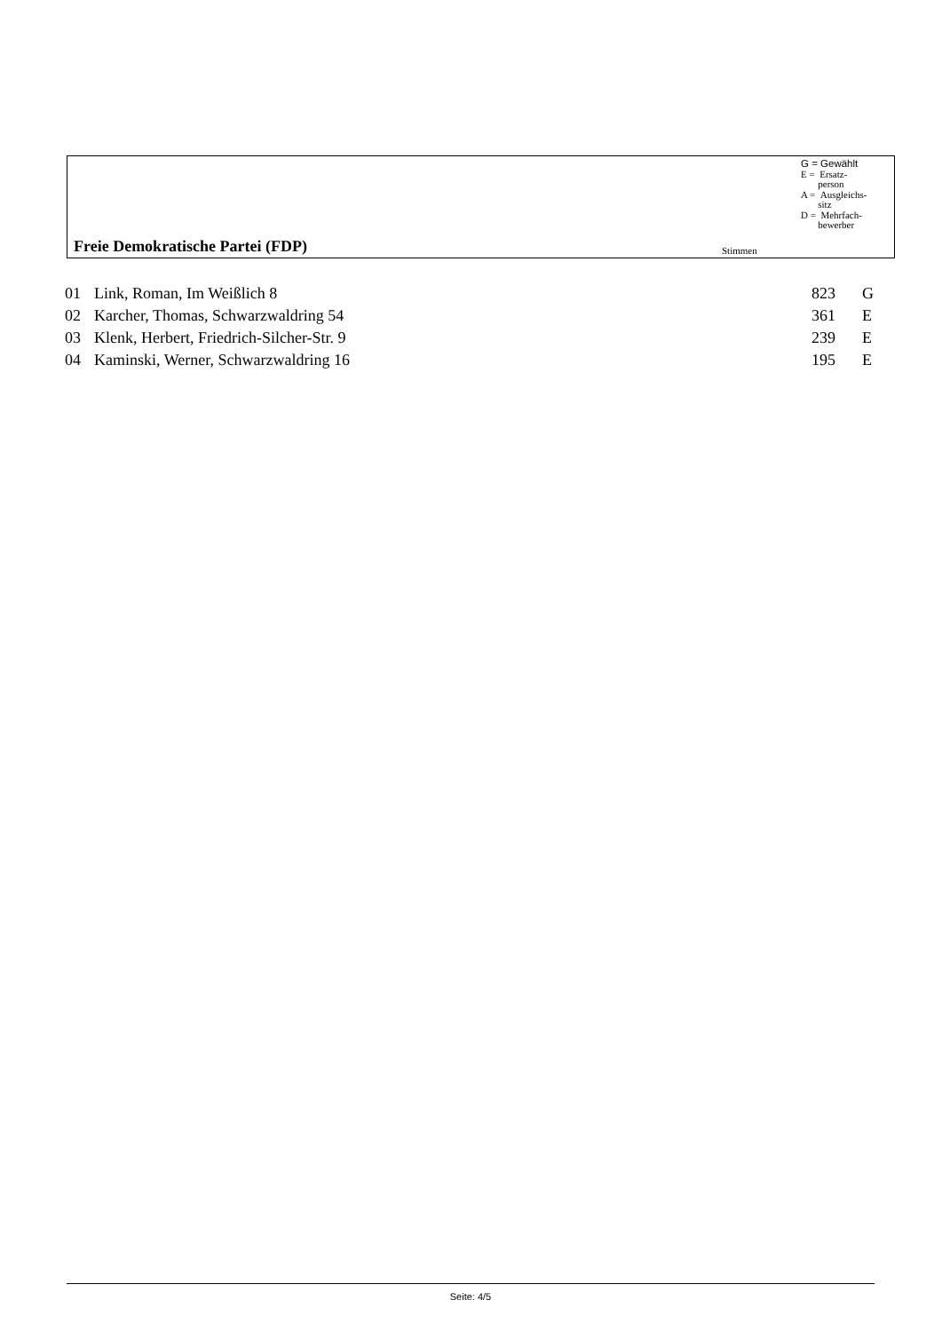G = Gewählt
E = Ersatz-
person
A = Ausgleichs-
sitz
D = Mehrfach-
bewerber
Freie Demokratische Partei (FDP)
Stimmen
| 01 | Link, Roman, Im Weißlich 8 | 823 | G |
| 02 | Karcher, Thomas, Schwarzwaldring 54 | 361 | E |
| 03 | Klenk, Herbert, Friedrich-Silcher-Str. 9 | 239 | E |
| 04 | Kaminski, Werner, Schwarzwaldring 16 | 195 | E |
Seite: 4/5